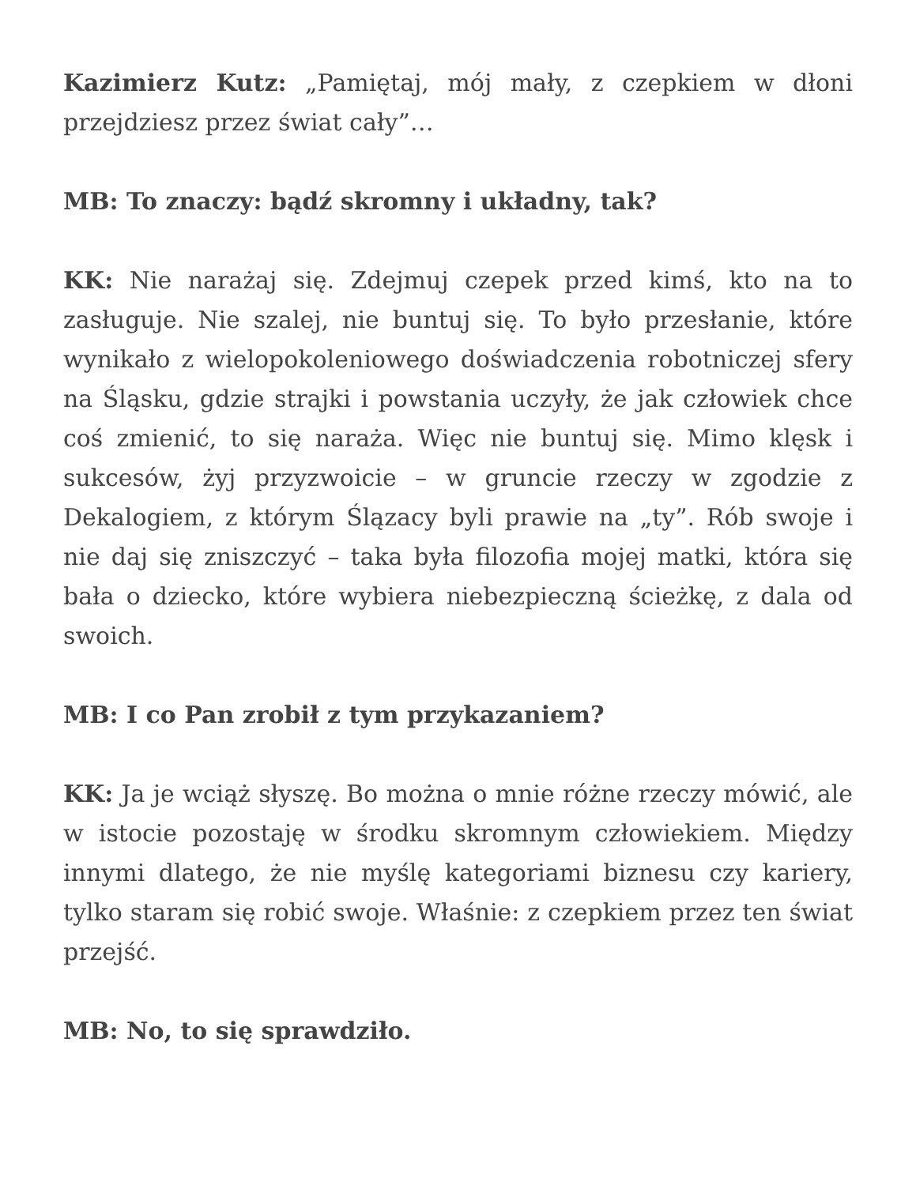Kazimierz Kutz: „Pamiętaj, mój mały, z czepkiem w dłoni przejdziesz przez świat cały”…
MB: To znaczy: bądź skromny i układny, tak?
KK: Nie narażaj się. Zdejmuj czepek przed kimś, kto na to zasługuje. Nie szalej, nie buntuj się. To było przesłanie, które wynikało z wielopokoleniowego doświadczenia robotniczej sfery na Śląsku, gdzie strajki i powstania uczyły, że jak człowiek chce coś zmienić, to się naraża. Więc nie buntuj się. Mimo klęsk i sukcesów, żyj przyzwoicie – w gruncie rzeczy w zgodzie z Dekalogiem, z którym Ślązacy byli prawie na „ty”. Rób swoje i nie daj się zniszczyć – taka była filozofia mojej matki, która się bała o dziecko, które wybiera niebezpieczną ścieżkę, z dala od swoich.
MB: I co Pan zrobił z tym przykazaniem?
KK: Ja je wciąż słyszę. Bo można o mnie różne rzeczy mówić, ale w istocie pozostaję w środku skromnym człowiekiem. Między innymi dlatego, że nie myślę kategoriami biznesu czy kariery, tylko staram się robić swoje. Właśnie: z czepkiem przez ten świat przejść.
MB: No, to się sprawdziło.